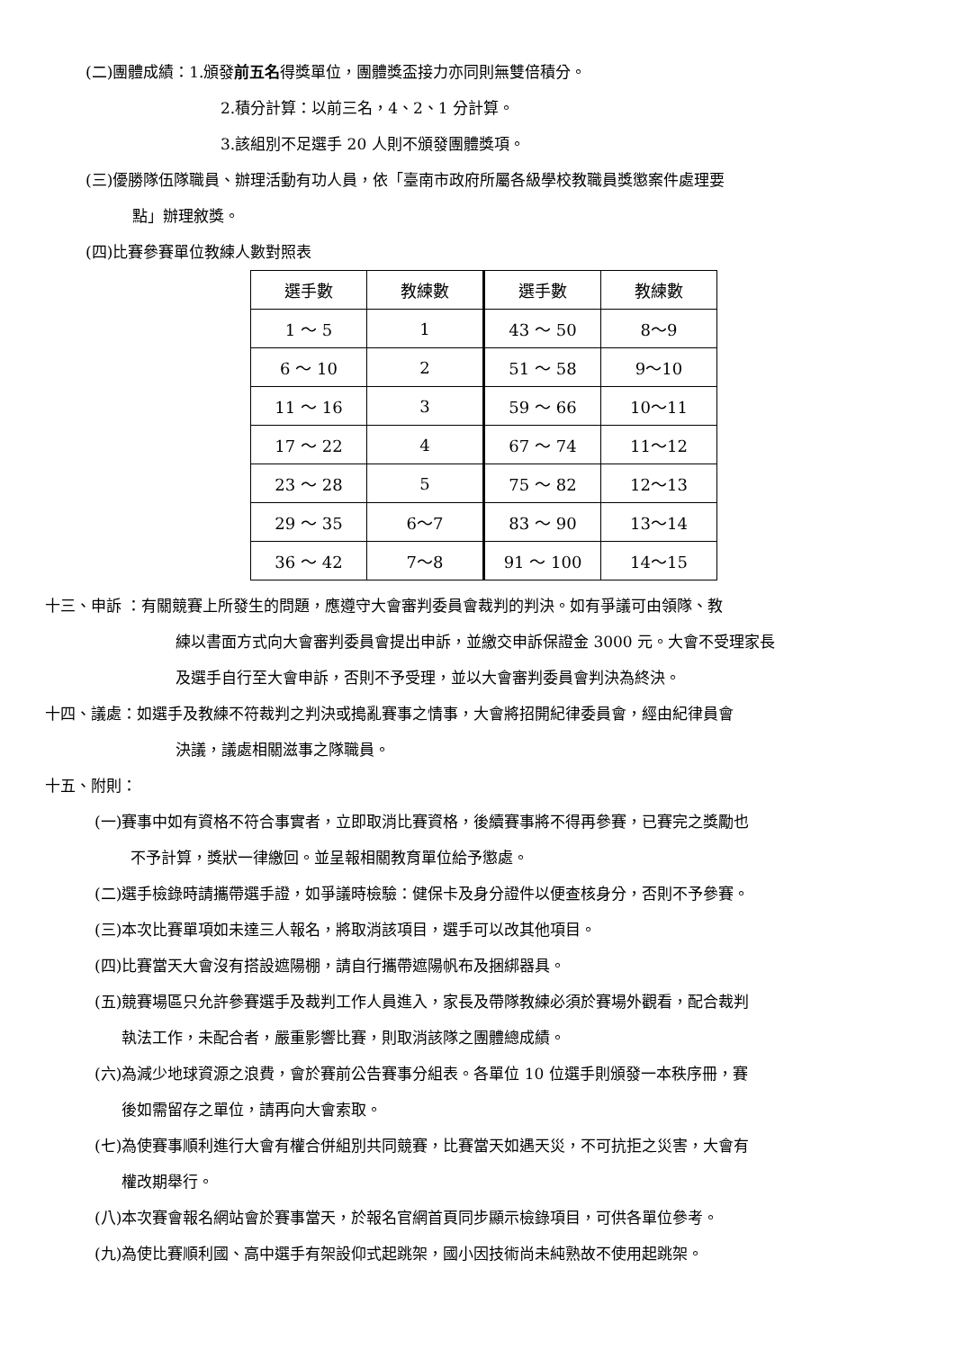(二)團體成績：1.頒發前五名得獎單位，團體獎盃接力亦同則無雙倍積分。
2.積分計算：以前三名，4、2、1 分計算。
3.該組別不足選手 20 人則不頒發團體獎項。
(三)優勝隊伍隊職員、辦理活動有功人員，依「臺南市政府所屬各級學校教職員獎懲案件處理要
點」辦理敘獎。
(四)比賽參賽單位教練人數對照表
| 選手數 | 教練數 | 選手數 | 教練數 |
| 1 ～ 5 | 1 | 43 ～ 50 | 8～9 |
| 6 ～ 10 | 2 | 51 ～ 58 | 9～10 |
| 11 ～ 16 | 3 | 59 ～ 66 | 10～11 |
| 17 ～ 22 | 4 | 67 ～ 74 | 11～12 |
| 23 ～ 28 | 5 | 75 ～ 82 | 12～13 |
| 29 ～ 35 | 6～7 | 83 ～ 90 | 13～14 |
| 36 ～ 42 | 7～8 | 91 ～ 100 | 14～15 |
十三、申訴 ：有關競賽上所發生的問題，應遵守大會審判委員會裁判的判決。如有爭議可由領隊、教
練以書面方式向大會審判委員會提出申訴，並繳交申訴保證金 3000 元。大會不受理家長
及選手自行至大會申訴，否則不予受理，並以大會審判委員會判決為終決。
十四、議處：如選手及教練不符裁判之判決或搗亂賽事之情事，大會將招開紀律委員會，經由紀律員會
決議，議處相關滋事之隊職員。
十五、附則：
(一)賽事中如有資格不符合事實者，立即取消比賽資格，後續賽事將不得再參賽，已賽完之獎勵也
不予計算，獎狀一律繳回。並呈報相關教育單位給予懲處。
(二)選手檢錄時請攜帶選手證，如爭議時檢驗：健保卡及身分證件以便查核身分，否則不予參賽。
(三)本次比賽單項如未達三人報名，將取消該項目，選手可以改其他項目。
(四)比賽當天大會沒有搭設遮陽棚，請自行攜帶遮陽帆布及捆綁器具。
(五)競賽場區只允許參賽選手及裁判工作人員進入，家長及帶隊教練必須於賽場外觀看，配合裁判
執法工作，未配合者，嚴重影響比賽，則取消該隊之團體總成績。
(六)為減少地球資源之浪費，會於賽前公告賽事分組表。各單位 10 位選手則頒發一本秩序冊，賽
後如需留存之單位，請再向大會索取。
(七)為使賽事順利進行大會有權合併組別共同競賽，比賽當天如遇天災，不可抗拒之災害，大會有
權改期舉行。
(八)本次賽會報名網站會於賽事當天，於報名官網首頁同步顯示檢錄項目，可供各單位參考。
(九)為使比賽順利國、高中選手有架設仰式起跳架，國小因技術尚未純熟故不使用起跳架。